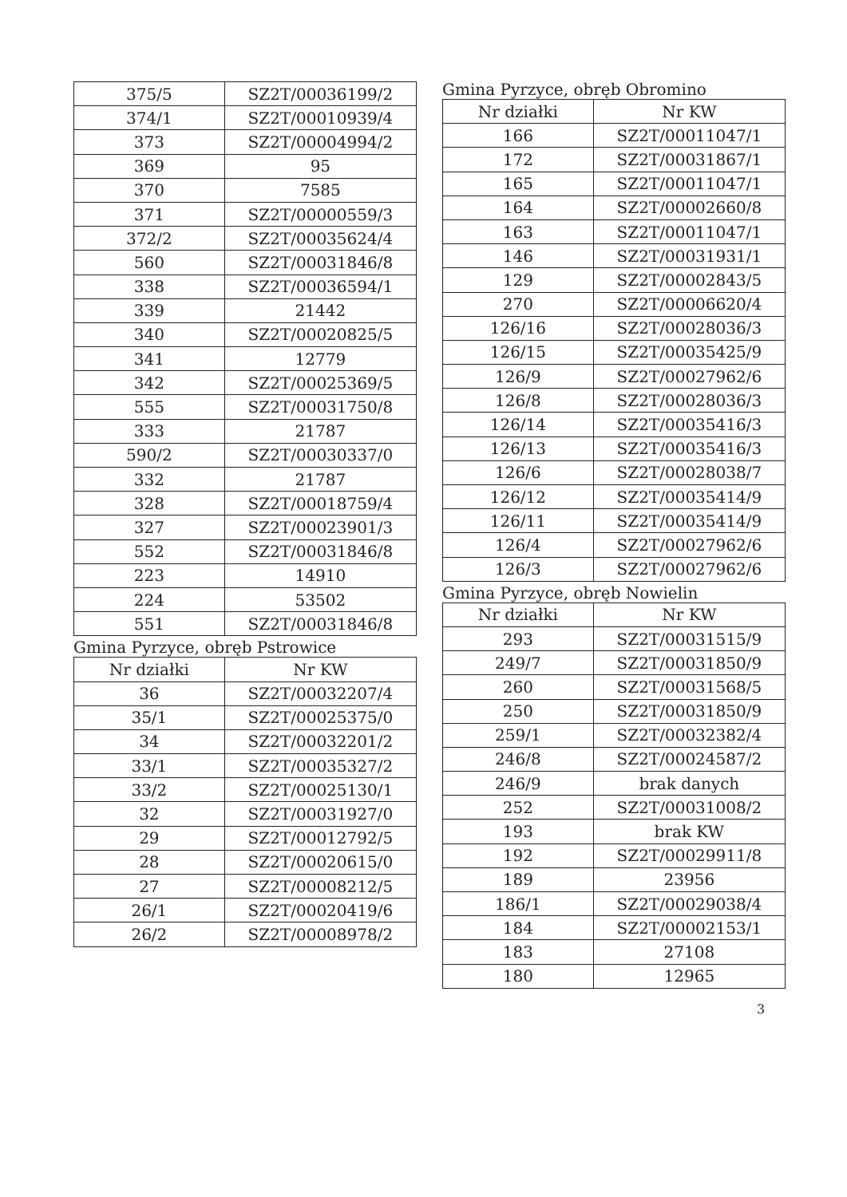| 375/5 | SZ2T/00036199/2 |
| 374/1 | SZ2T/00010939/4 |
| 373 | SZ2T/00004994/2 |
| 369 | 95 |
| 370 | 7585 |
| 371 | SZ2T/00000559/3 |
| 372/2 | SZ2T/00035624/4 |
| 560 | SZ2T/00031846/8 |
| 338 | SZ2T/00036594/1 |
| 339 | 21442 |
| 340 | SZ2T/00020825/5 |
| 341 | 12779 |
| 342 | SZ2T/00025369/5 |
| 555 | SZ2T/00031750/8 |
| 333 | 21787 |
| 590/2 | SZ2T/00030337/0 |
| 332 | 21787 |
| 328 | SZ2T/00018759/4 |
| 327 | SZ2T/00023901/3 |
| 552 | SZ2T/00031846/8 |
| 223 | 14910 |
| 224 | 53502 |
| 551 | SZ2T/00031846/8 |
Gmina Pyrzyce, obręb Pstrowice
| Nr działki | Nr KW |
| --- | --- |
| 36 | SZ2T/00032207/4 |
| 35/1 | SZ2T/00025375/0 |
| 34 | SZ2T/00032201/2 |
| 33/1 | SZ2T/00035327/2 |
| 33/2 | SZ2T/00025130/1 |
| 32 | SZ2T/00031927/0 |
| 29 | SZ2T/00012792/5 |
| 28 | SZ2T/00020615/0 |
| 27 | SZ2T/00008212/5 |
| 26/1 | SZ2T/00020419/6 |
| 26/2 | SZ2T/00008978/2 |
Gmina Pyrzyce, obręb Obromino
| Nr działki | Nr KW |
| --- | --- |
| 166 | SZ2T/00011047/1 |
| 172 | SZ2T/00031867/1 |
| 165 | SZ2T/00011047/1 |
| 164 | SZ2T/00002660/8 |
| 163 | SZ2T/00011047/1 |
| 146 | SZ2T/00031931/1 |
| 129 | SZ2T/00002843/5 |
| 270 | SZ2T/00006620/4 |
| 126/16 | SZ2T/00028036/3 |
| 126/15 | SZ2T/00035425/9 |
| 126/9 | SZ2T/00027962/6 |
| 126/8 | SZ2T/00028036/3 |
| 126/14 | SZ2T/00035416/3 |
| 126/13 | SZ2T/00035416/3 |
| 126/6 | SZ2T/00028038/7 |
| 126/12 | SZ2T/00035414/9 |
| 126/11 | SZ2T/00035414/9 |
| 126/4 | SZ2T/00027962/6 |
| 126/3 | SZ2T/00027962/6 |
Gmina Pyrzyce, obręb Nowielin
| Nr działki | Nr KW |
| --- | --- |
| 293 | SZ2T/00031515/9 |
| 249/7 | SZ2T/00031850/9 |
| 260 | SZ2T/00031568/5 |
| 250 | SZ2T/00031850/9 |
| 259/1 | SZ2T/00032382/4 |
| 246/8 | SZ2T/00024587/2 |
| 246/9 | brak danych |
| 252 | SZ2T/00031008/2 |
| 193 | brak KW |
| 192 | SZ2T/00029911/8 |
| 189 | 23956 |
| 186/1 | SZ2T/00029038/4 |
| 184 | SZ2T/00002153/1 |
| 183 | 27108 |
| 180 | 12965 |
3